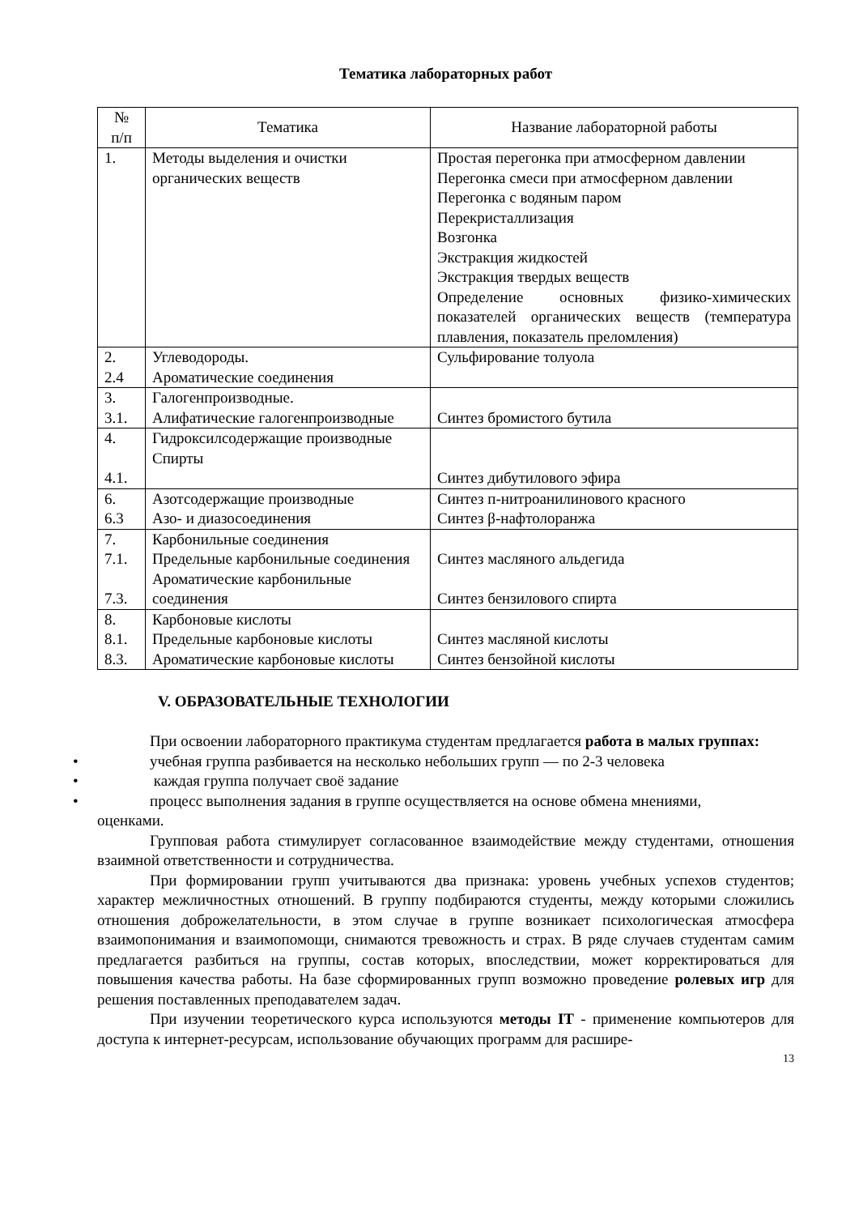Тематика лабораторных работ
| № п/п | Тематика | Название лабораторной работы |
| --- | --- | --- |
| 1. | Методы выделения и очистки органических веществ | Простая перегонка при атмосферном давлении Перегонка смеси при атмосферном давлении Перегонка с водяным паром Перекристаллизация Возгонка Экстракция жидкостей Экстракция твердых веществ Определение основных физико-химических показателей органических веществ (температура плавления, показатель преломления) |
| 2. 2.4 | Углеводороды. Ароматические соединения | Сульфирование толуола |
| 3. 3.1. | Галогенпроизводные. Алифатические галогенпроизводные | Синтез бромистого бутила |
| 4. 4.1. | Гидроксилсодержащие производные Спирты | Синтез дибутилового эфира |
| 6. 6.3 | Азотсодержащие производные Азо- и диазосоединения | Синтез п-нитроанилинового красного Синтез β-нафтолоранжа |
| 7. 7.1. 7.3. | Карбонильные соединения Предельные карбонильные соединения Ароматические карбонильные соединения | Синтез масляного альдегида Синтез бензилового спирта |
| 8. 8.1. 8.3. | Карбоновые кислоты Предельные карбоновые кислоты Ароматические карбоновые кислоты | Синтез масляной кислоты Синтез бензойной кислоты |
V. ОБРАЗОВАТЕЛЬНЫЕ ТЕХНОЛОГИИ
При освоении лабораторного практикума студентам предлагается работа в малых группах:
• учебная группа разбивается на несколько небольших групп — по 2-3 человека
• каждая группа получает своё задание
• процесс выполнения задания в группе осуществляется на основе обмена мнениями,
оценками.
Групповая работа стимулирует согласованное взаимодействие между студентами, отношения взаимной ответственности и сотрудничества.
При формировании групп учитываются два признака: уровень учебных успехов студентов; характер межличностных отношений. В группу подбираются студенты, между которыми сложились отношения доброжелательности, в этом случае в группе возникает психологическая атмосфера взаимопонимания и взаимопомощи, снимаются тревожность и страх. В ряде случаев студентам самим предлагается разбиться на группы, состав которых, впоследствии, может корректироваться для повышения качества работы. На базе сформированных групп возможно проведение ролевых игр для решения поставленных преподавателем задач.
При изучении теоретического курса используются методы IT - применение компьютеров для доступа к интернет-ресурсам, использование обучающих программ для расшире-
13